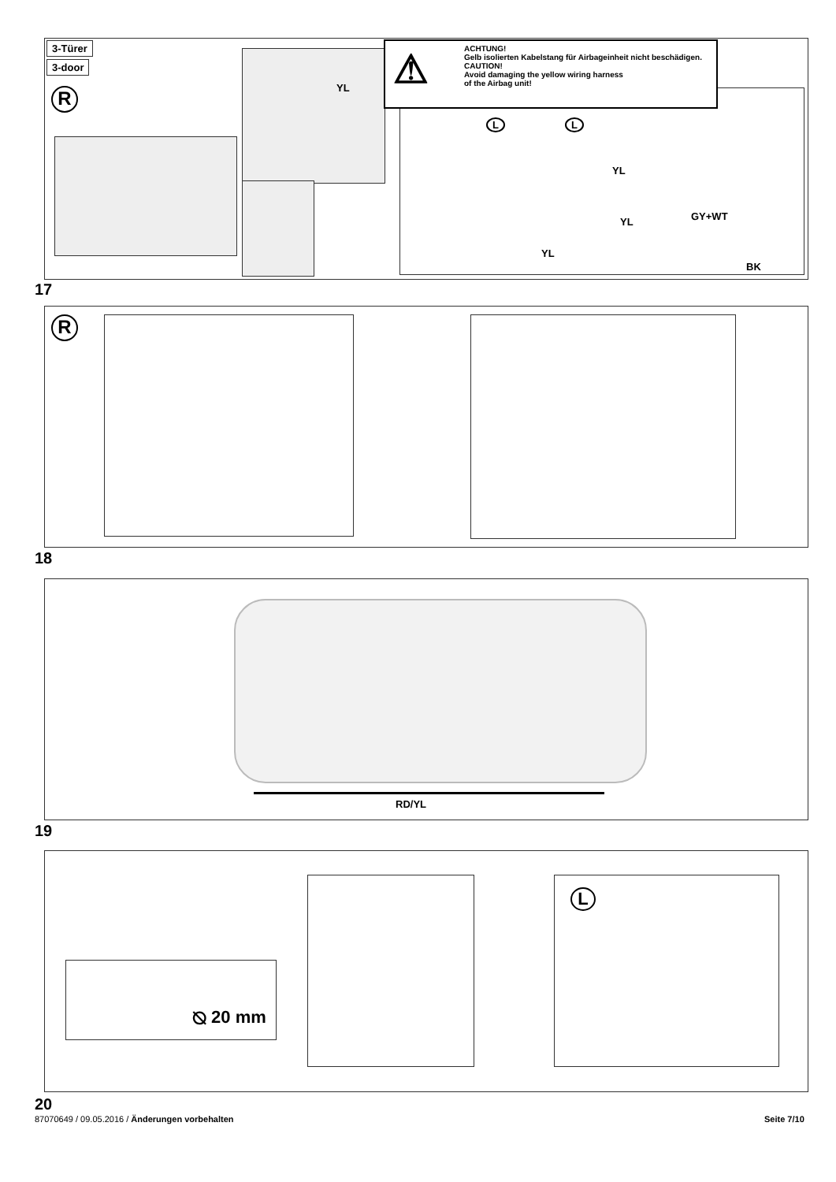3-Türer
3-door
R
⚠
ACHTUNG!
Gelb isolierten Kabelstang für Airbageinheit nicht beschädigen.
CAUTION!
Avoid damaging the yellow wiring harness
of the Airbag unit!
YL
L L
YL
YL GY+WT
YL
BK
17
R
18
RD/YL
19
⦰ 20 mm
L
20
87070649 / 09.05.2016 / Änderungen vorbehalten
Seite 7/10